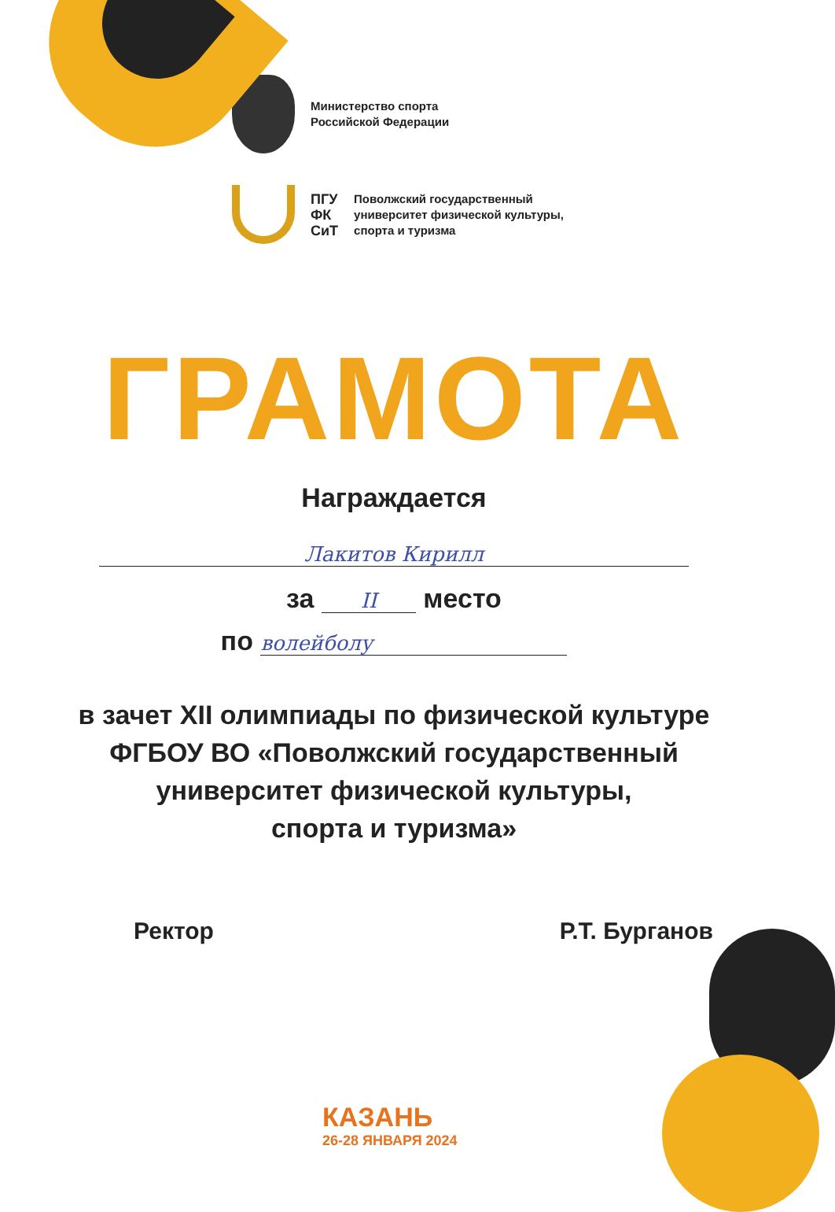Министерство спорта
Российской Федерации
ПГУ
ФК
СиТ
Поволжский государственный
университет физической культуры,
спорта и туризма
ГРАМОТА
Награждается
Лакитов Кирилл
за II место
по волейболу
в зачет XII олимпиады по физической культуре
ФГБОУ ВО «Поволжский государственный
университет физической культуры,
спорта и туризма»
Ректор Р.Т. Бурганов
КАЗАНЬ
26-28 ЯНВАРЯ 2024